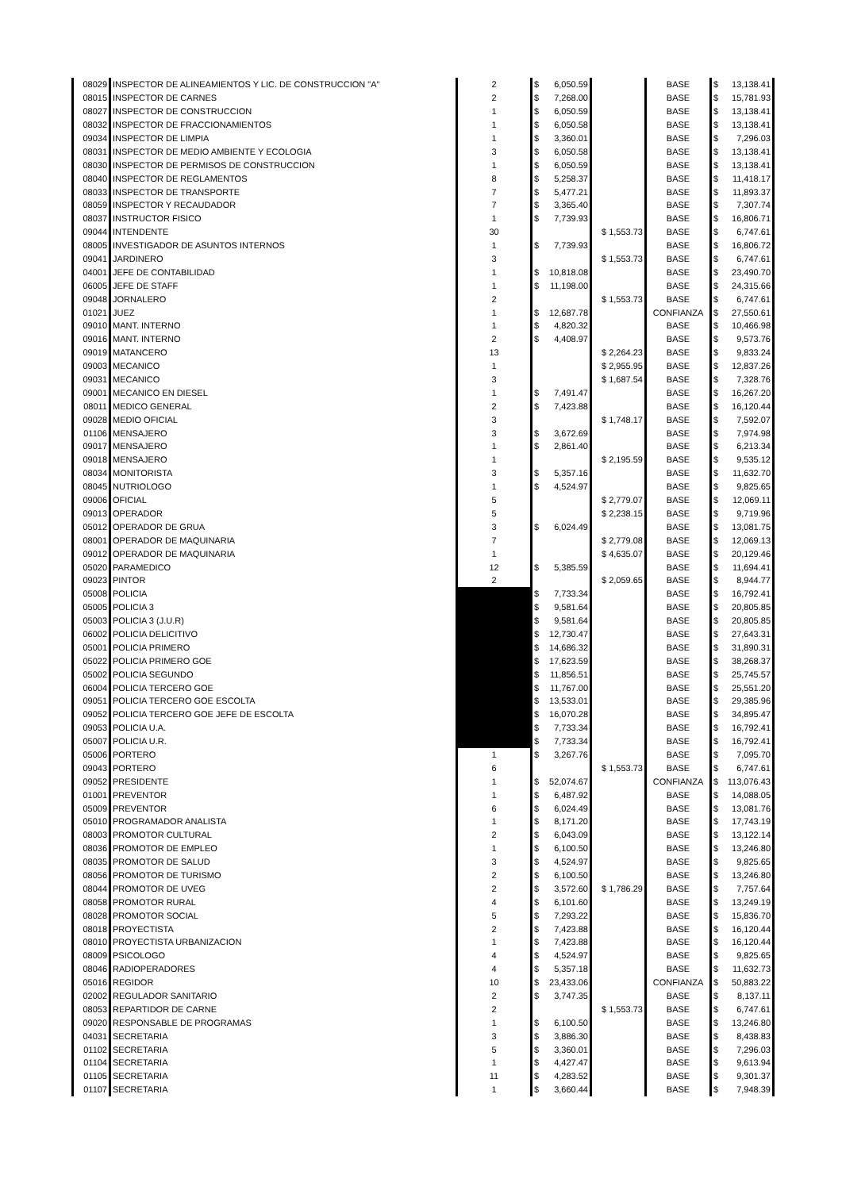| 08029 | INSPECTOR DE ALINEAMIENTOS Y LIC. DE CONSTRUCCION "A" | 2 | $ 6,050.59 | | BASE | $ 13,138.41 |
| 08015 | INSPECTOR DE CARNES | 2 | $ 7,268.00 | | BASE | $ 15,781.93 |
| 08027 | INSPECTOR DE CONSTRUCCION | 1 | $ 6,050.59 | | BASE | $ 13,138.41 |
| 08032 | INSPECTOR DE FRACCIONAMIENTOS | 1 | $ 6,050.58 | | BASE | $ 13,138.41 |
| 09034 | INSPECTOR DE LIMPIA | 1 | $ 3,360.01 | | BASE | $ 7,296.03 |
| 08031 | INSPECTOR DE MEDIO AMBIENTE Y ECOLOGIA | 3 | $ 6,050.58 | | BASE | $ 13,138.41 |
| 08030 | INSPECTOR DE PERMISOS DE CONSTRUCCION | 1 | $ 6,050.59 | | BASE | $ 13,138.41 |
| 08040 | INSPECTOR DE REGLAMENTOS | 8 | $ 5,258.37 | | BASE | $ 11,418.17 |
| 08033 | INSPECTOR DE TRANSPORTE | 7 | $ 5,477.21 | | BASE | $ 11,893.37 |
| 08059 | INSPECTOR Y RECAUDADOR | 7 | $ 3,365.40 | | BASE | $ 7,307.74 |
| 08037 | INSTRUCTOR FISICO | 1 | $ 7,739.93 | | BASE | $ 16,806.71 |
| 09044 | INTENDENTE | 30 | | $ 1,553.73 | BASE | $ 6,747.61 |
| 08005 | INVESTIGADOR DE ASUNTOS INTERNOS | 1 | $ 7,739.93 | | BASE | $ 16,806.72 |
| 09041 | JARDINERO | 3 | | $ 1,553.73 | BASE | $ 6,747.61 |
| 04001 | JEFE DE CONTABILIDAD | 1 | $ 10,818.08 | | BASE | $ 23,490.70 |
| 06005 | JEFE DE STAFF | 1 | $ 11,198.00 | | BASE | $ 24,315.66 |
| 09048 | JORNALERO | 2 | | $ 1,553.73 | BASE | $ 6,747.61 |
| 01021 | JUEZ | 1 | $ 12,687.78 | | CONFIANZA | $ 27,550.61 |
| 09010 | MANT. INTERNO | 1 | $ 4,820.32 | | BASE | $ 10,466.98 |
| 09016 | MANT. INTERNO | 2 | $ 4,408.97 | | BASE | $ 9,573.76 |
| 09019 | MATANCERO | 13 | | $ 2,264.23 | BASE | $ 9,833.24 |
| 09003 | MECANICO | 1 | | $ 2,955.95 | BASE | $ 12,837.26 |
| 09031 | MECANICO | 3 | | $ 1,687.54 | BASE | $ 7,328.76 |
| 09001 | MECANICO EN DIESEL | 1 | $ 7,491.47 | | BASE | $ 16,267.20 |
| 08011 | MEDICO GENERAL | 2 | $ 7,423.88 | | BASE | $ 16,120.44 |
| 09028 | MEDIO OFICIAL | 3 | | $ 1,748.17 | BASE | $ 7,592.07 |
| 01106 | MENSAJERO | 3 | $ 3,672.69 | | BASE | $ 7,974.98 |
| 09017 | MENSAJERO | 1 | $ 2,861.40 | | BASE | $ 6,213.34 |
| 09018 | MENSAJERO | 1 | | $ 2,195.59 | BASE | $ 9,535.12 |
| 08034 | MONITORISTA | 3 | $ 5,357.16 | | BASE | $ 11,632.70 |
| 08045 | NUTRIOLOGO | 1 | $ 4,524.97 | | BASE | $ 9,825.65 |
| 09006 | OFICIAL | 5 | | $ 2,779.07 | BASE | $ 12,069.11 |
| 09013 | OPERADOR | 5 | | $ 2,238.15 | BASE | $ 9,719.96 |
| 05012 | OPERADOR DE GRUA | 3 | $ 6,024.49 | | BASE | $ 13,081.75 |
| 08001 | OPERADOR DE MAQUINARIA | 7 | | $ 2,779.08 | BASE | $ 12,069.13 |
| 09012 | OPERADOR DE MAQUINARIA | 1 | | $ 4,635.07 | BASE | $ 20,129.46 |
| 05020 | PARAMEDICO | 12 | $ 5,385.59 | | BASE | $ 11,694.41 |
| 09023 | PINTOR | 2 | | $ 2,059.65 | BASE | $ 8,944.77 |
| 05008 | POLICIA | | $ 7,733.34 | | BASE | $ 16,792.41 |
| 05005 | POLICIA 3 | | $ 9,581.64 | | BASE | $ 20,805.85 |
| 05003 | POLICIA 3 (J.U.R) | | $ 9,581.64 | | BASE | $ 20,805.85 |
| 06002 | POLICIA DELICITIVO | | $ 12,730.47 | | BASE | $ 27,643.31 |
| 05001 | POLICIA PRIMERO | | $ 14,686.32 | | BASE | $ 31,890.31 |
| 05022 | POLICIA PRIMERO GOE | | $ 17,623.59 | | BASE | $ 38,268.37 |
| 05002 | POLICIA SEGUNDO | | $ 11,856.51 | | BASE | $ 25,745.57 |
| 06004 | POLICIA TERCERO GOE | | $ 11,767.00 | | BASE | $ 25,551.20 |
| 09051 | POLICIA TERCERO GOE ESCOLTA | | $ 13,533.01 | | BASE | $ 29,385.96 |
| 09052 | POLICIA TERCERO GOE JEFE DE ESCOLTA | | $ 16,070.28 | | BASE | $ 34,895.47 |
| 09053 | POLICIA U.A. | | $ 7,733.34 | | BASE | $ 16,792.41 |
| 05007 | POLICIA U.R. | | $ 7,733.34 | | BASE | $ 16,792.41 |
| 05006 | PORTERO | 1 | $ 3,267.76 | | BASE | $ 7,095.70 |
| 09043 | PORTERO | 6 | | $ 1,553.73 | BASE | $ 6,747.61 |
| 09052 | PRESIDENTE | 1 | $ 52,074.67 | | CONFIANZA | $ 113,076.43 |
| 01001 | PREVENTOR | 1 | $ 6,487.92 | | BASE | $ 14,088.05 |
| 05009 | PREVENTOR | 6 | $ 6,024.49 | | BASE | $ 13,081.76 |
| 05010 | PROGRAMADOR ANALISTA | 1 | $ 8,171.20 | | BASE | $ 17,743.19 |
| 08003 | PROMOTOR CULTURAL | 2 | $ 6,043.09 | | BASE | $ 13,122.14 |
| 08036 | PROMOTOR DE EMPLEO | 1 | $ 6,100.50 | | BASE | $ 13,246.80 |
| 08035 | PROMOTOR DE SALUD | 3 | $ 4,524.97 | | BASE | $ 9,825.65 |
| 08056 | PROMOTOR DE TURISMO | 2 | $ 6,100.50 | | BASE | $ 13,246.80 |
| 08044 | PROMOTOR DE UVEG | 2 | $ 3,572.60 | $ 1,786.29 | BASE | $ 7,757.64 |
| 08058 | PROMOTOR RURAL | 4 | $ 6,101.60 | | BASE | $ 13,249.19 |
| 08028 | PROMOTOR SOCIAL | 5 | $ 7,293.22 | | BASE | $ 15,836.70 |
| 08018 | PROYECTISTA | 2 | $ 7,423.88 | | BASE | $ 16,120.44 |
| 08010 | PROYECTISTA URBANIZACION | 1 | $ 7,423.88 | | BASE | $ 16,120.44 |
| 08009 | PSICOLOGO | 4 | $ 4,524.97 | | BASE | $ 9,825.65 |
| 08046 | RADIOPERADORES | 4 | $ 5,357.18 | | BASE | $ 11,632.73 |
| 05016 | REGIDOR | 10 | $ 23,433.06 | | CONFIANZA | $ 50,883.22 |
| 02002 | REGULADOR SANITARIO | 2 | $ 3,747.35 | | BASE | $ 8,137.11 |
| 08053 | REPARTIDOR DE CARNE | 2 | | $ 1,553.73 | BASE | $ 6,747.61 |
| 09020 | RESPONSABLE DE PROGRAMAS | 1 | $ 6,100.50 | | BASE | $ 13,246.80 |
| 04031 | SECRETARIA | 3 | $ 3,886.30 | | BASE | $ 8,438.83 |
| 01102 | SECRETARIA | 5 | $ 3,360.01 | | BASE | $ 7,296.03 |
| 01104 | SECRETARIA | 1 | $ 4,427.47 | | BASE | $ 9,613.94 |
| 01105 | SECRETARIA | 11 | $ 4,283.52 | | BASE | $ 9,301.37 |
| 01107 | SECRETARIA | 1 | $ 3,660.44 | | BASE | $ 7,948.39 |